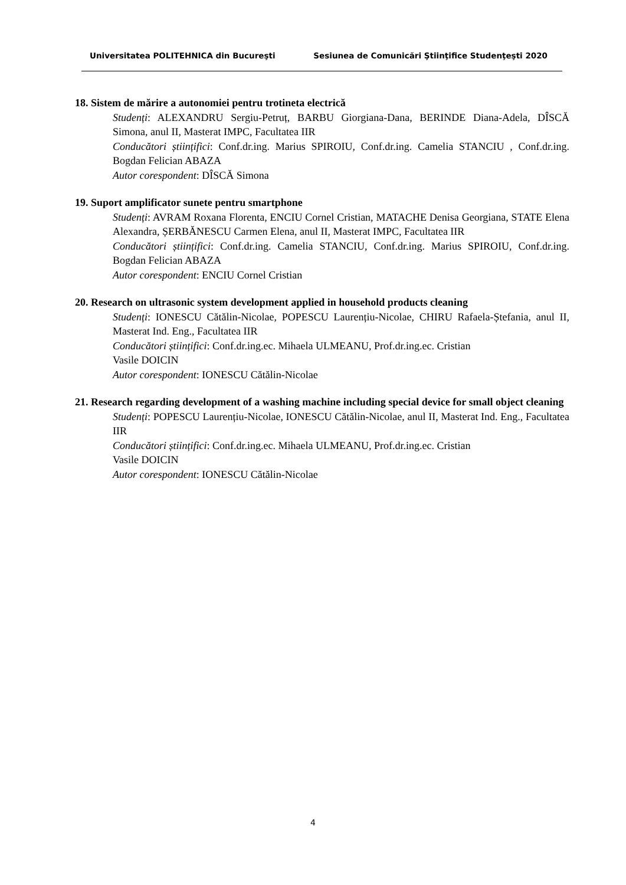Universitatea POLITEHNICA din Bucureşti Sesiunea de Comunicări Ştiinţifice Studenţeşti 2020
18. Sistem de mărire a autonomiei pentru trotineta electrică
Studenți: ALEXANDRU Sergiu-Petruț, BARBU Giorgiana-Dana, BERINDE Diana-Adela, DÎSCĂ Simona, anul II, Masterat IMPC, Facultatea IIR
Conducători științifici: Conf.dr.ing. Marius SPIROIU, Conf.dr.ing. Camelia STANCIU , Conf.dr.ing. Bogdan Felician ABAZA
Autor corespondent: DÎSCĂ Simona
19. Suport amplificator sunete pentru smartphone
Studenți: AVRAM Roxana Florenta, ENCIU Cornel Cristian, MATACHE Denisa Georgiana, STATE Elena Alexandra, ȘERBĂNESCU Carmen Elena, anul II, Masterat IMPC, Facultatea IIR
Conducători științifici: Conf.dr.ing. Camelia STANCIU, Conf.dr.ing. Marius SPIROIU, Conf.dr.ing. Bogdan Felician ABAZA
Autor corespondent: ENCIU Cornel Cristian
20. Research on ultrasonic system development applied in household products cleaning
Studenți: IONESCU Cătălin-Nicolae, POPESCU Laurențiu-Nicolae, CHIRU Rafaela-Ștefania, anul II, Masterat Ind. Eng., Facultatea IIR
Conducători științifici: Conf.dr.ing.ec. Mihaela ULMEANU, Prof.dr.ing.ec. Cristian
Vasile DOICIN
Autor corespondent: IONESCU Cătălin-Nicolae
21. Research regarding development of a washing machine including special device for small object cleaning
Studenți: POPESCU Laurențiu-Nicolae, IONESCU Cătălin-Nicolae, anul II, Masterat Ind. Eng., Facultatea IIR
Conducători științifici: Conf.dr.ing.ec. Mihaela ULMEANU, Prof.dr.ing.ec. Cristian
Vasile DOICIN
Autor corespondent: IONESCU Cătălin-Nicolae
4